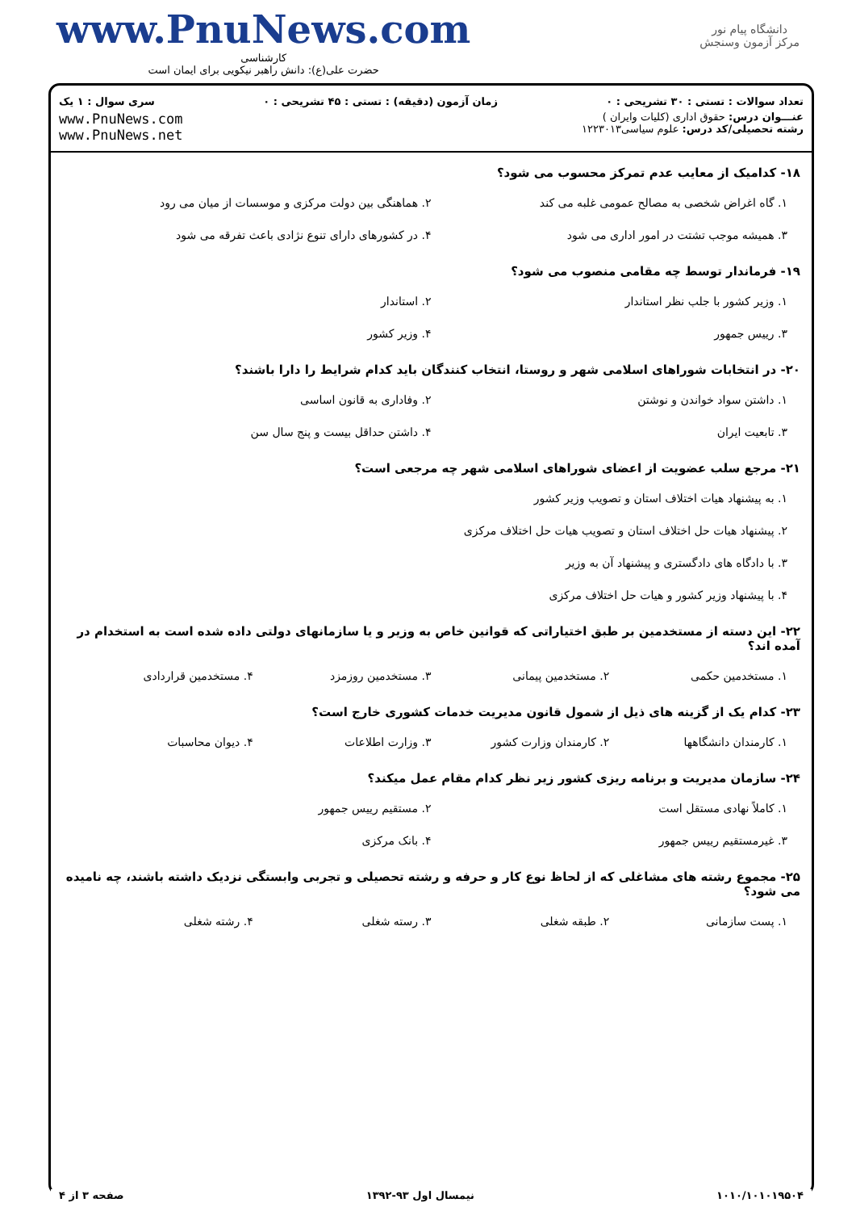دانشگاه پیام نور
مرکز آزمون وسنجش
www.PnuNews.com
کارشناسی
حضرت علی(ع): دانش راهبر نیکویی برای ایمان است
تعداد سوالات : تستی : ۳۰ تشریحی : ۰ زمان آزمون (دقیقه) : تستی : ۴۵ تشریحی : ۰ سری سوال : ۱ یک
عنـــوان درس: حقوق اداری (کلیات وایران )
رشته تحصیلی/کد درس: علوم سیاسی۱۲۲۳۰۱۳
www.PnuNews.com
www.PnuNews.net
۱۸- کدامیک از معایب عدم تمرکز محسوب می شود؟
۱. گاه اغراض شخصی به مصالح عمومی غلبه می کند
۲. هماهنگی بین دولت مرکزی و موسسات از میان می رود
۳. همیشه موجب تشتت در امور اداری می شود
۴. در کشورهای دارای تنوع نژادی باعث تفرقه می شود
۱۹- فرماندار توسط چه مقامی منصوب می شود؟
۱. وزیر کشور با جلب نظر استاندار
۲. استاندار
۳. رییس جمهور
۴. وزیر کشور
۲۰- در انتخابات شوراهای اسلامی شهر و روستا، انتخاب کنندگان باید کدام شرایط را دارا باشند؟
۱. داشتن سواد خواندن و نوشتن
۲. وفاداری به قانون اساسی
۳. تابعیت ایران
۴. داشتن حداقل بیست و پنج سال سن
۲۱- مرجع سلب عضویت از اعضای شوراهای اسلامی شهر چه مرجعی است؟
۱. به پیشنهاد هیات اختلاف استان و تصویب وزیر کشور
۲. پیشنهاد هیات حل اختلاف استان و تصویب هیات حل اختلاف مرکزی
۳. با دادگاه های دادگستری و پیشنهاد آن به وزیر
۴. با پیشنهاد وزیر کشور و هیات حل اختلاف مرکزی
۲۲- این دسته از مستخدمین بر طبق اختیاراتی که قوانین خاص به وزیر و یا سازمانهای دولتی داده شده است به استخدام در آمده اند؟
۱. مستخدمین حکمی
۲. مستخدمین پیمانی
۳. مستخدمین روزمزد
۴. مستخدمین قراردادی
۲۳- کدام یک از گزینه های ذیل از شمول قانون مدیریت خدمات کشوری خارج است؟
۱. کارمندان دانشگاهها
۲. کارمندان وزارت کشور
۳. وزارت اطلاعات
۴. دیوان محاسبات
۲۴- سازمان مدیریت و برنامه ریزی کشور زیر نظر کدام مقام عمل میکند؟
۱. کاملاً نهادی مستقل است
۲. مستقیم رییس جمهور
۳. غیرمستقیم رییس جمهور
۴. بانک مرکزی
۲۵- مجموع رشته های مشاغلی که از لحاظ نوع کار و حرفه و رشته تحصیلی و تجربی وابستگی نزدیک داشته باشند، چه نامیده می شود؟
۱. پست سازمانی
۲. طبقه شغلی
۳. رسته شغلی
۴. رشته شغلی
۱۰۱۰/۱۰۱۰۱۹۵۰۴ نیمسال اول ۹۳-۱۳۹۲ صفحه ۳ از ۴